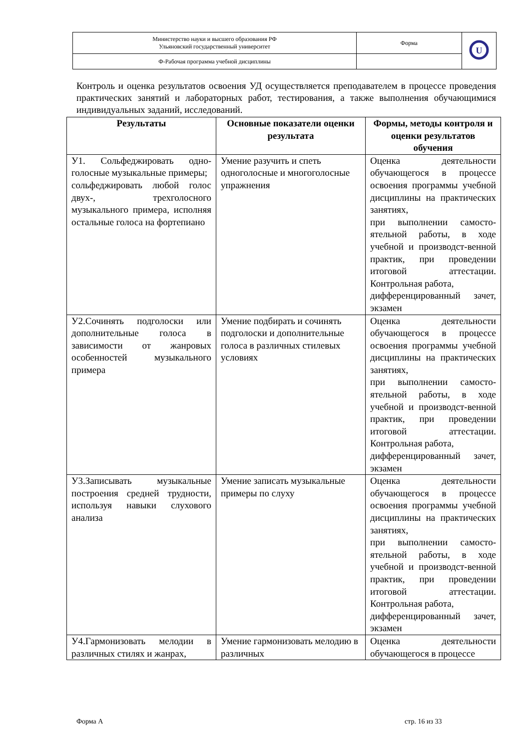| Министерство науки и высшего образования РФ Ульяновский государственный университет | Форма | U |
| Ф-Рабочая программа учебной дисциплины | | |
Контроль и оценка результатов освоения УД осуществляется преподавателем в процессе проведения практических занятий и лабораторных работ, тестирования, а также выполнения обучающимися индивидуальных заданий, исследований.
| Результаты | Основные показатели оценки результата | Формы, методы контроля и оценки результатов обучения |
| --- | --- | --- |
| У1. Сольфеджировать одно-голосные музыкальные примеры; сольфеджировать любой голос двух-, трехголосного музыкального примера, исполняя остальные голоса на фортепиано | Умение разучить и спеть одноголосные и многоголосные упражнения | Оценка деятельности обучающегося в процессе освоения программы учебной дисциплины на практических занятиях, при выполнении самосто-ятельной работы, в ходе учебной и производст-венной практик, при проведении итоговой аттестации. Контрольная работа, дифференцированный зачет, экзамен |
| У2.Сочинять подголоски или дополнительные голоса в зависимости от жанровых особенностей музыкального примера | Умение подбирать и сочинять подголоски и дополнительные голоса в различных стилевых условиях | Оценка деятельности обучающегося в процессе освоения программы учебной дисциплины на практических занятиях, при выполнении самосто-ятельной работы, в ходе учебной и производст-венной практик, при проведении итоговой аттестации. Контрольная работа, дифференцированный зачет, экзамен |
| У3.Записывать музыкальные построения средней трудности, используя навыки слухового анализа | Умение записать музыкальные примеры по слуху | Оценка деятельности обучающегося в процессе освоения программы учебной дисциплины на практических занятиях, при выполнении самосто-ятельной работы, в ходе учебной и производст-венной практик, при проведении итоговой аттестации. Контрольная работа, дифференцированный зачет, экзамен |
| У4.Гармонизовать мелодии в различных стилях и жанрах, | Умение гармонизовать мелодию в различных | Оценка деятельности обучающегося в процессе |
Форма А стр. 16 из 33